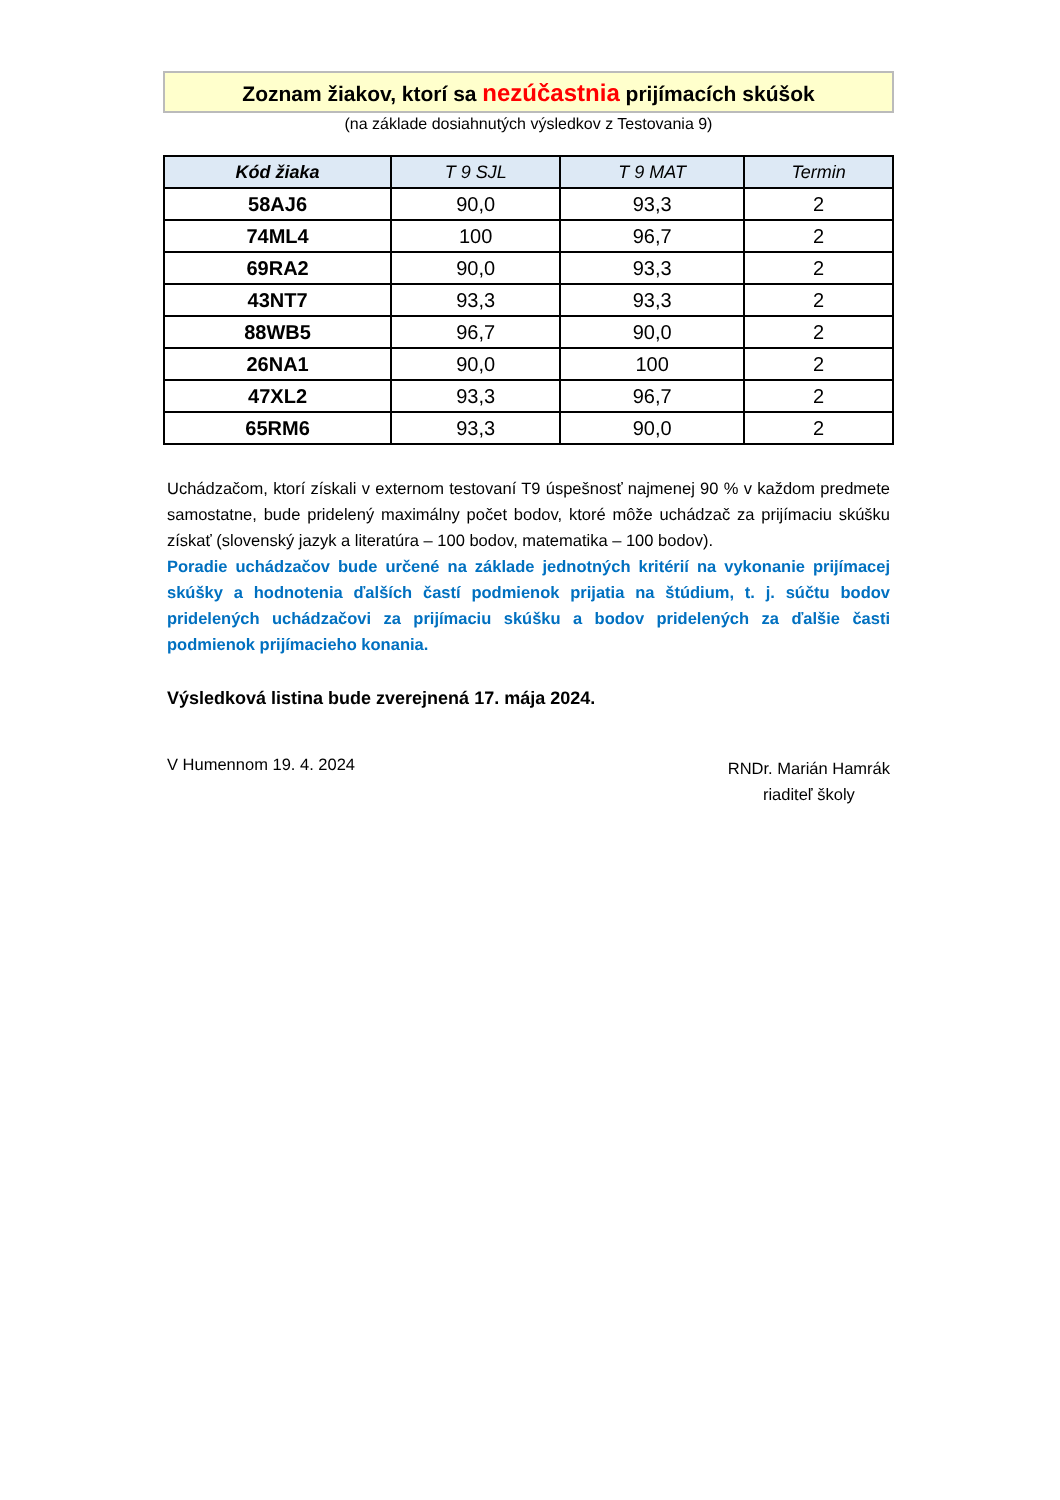Zoznam žiakov, ktorí sa nezúčastnia prijímacích skúšok
(na základe dosiahnutých výsledkov z Testovania 9)
| Kód žiaka | T 9 SJL | T 9 MAT | Termin |
| --- | --- | --- | --- |
| 58AJ6 | 90,0 | 93,3 | 2 |
| 74ML4 | 100 | 96,7 | 2 |
| 69RA2 | 90,0 | 93,3 | 2 |
| 43NT7 | 93,3 | 93,3 | 2 |
| 88WB5 | 96,7 | 90,0 | 2 |
| 26NA1 | 90,0 | 100 | 2 |
| 47XL2 | 93,3 | 96,7 | 2 |
| 65RM6 | 93,3 | 90,0 | 2 |
Uchádzačom, ktorí získali v externom testovaní T9 úspešnosť najmenej 90 % v každom predmete samostatne, bude pridelený maximálny počet bodov, ktoré môže uchádzač za prijímaciu skúšku získať (slovenský jazyk a literatúra – 100 bodov, matematika – 100 bodov).
Poradie uchádzačov bude určené na základe jednotných kritérií na vykonanie prijímacej skúšky a hodnotenia ďalších častí podmienok prijatia na štúdium, t. j. súčtu bodov pridelených uchádzačovi za prijímaciu skúšku a bodov pridelených za ďalšie časti podmienok prijímacieho konania.
Výsledková listina bude zverejnená 17. mája 2024.
V Humennom 19. 4. 2024
RNDr. Marián Hamrák
riaditeľ školy